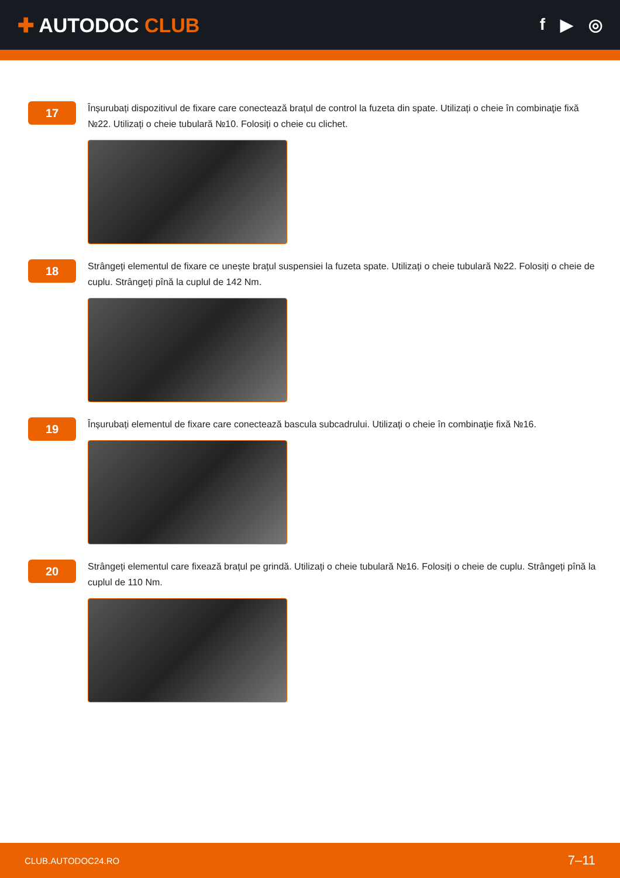✚ AUTODOC CLUB
f ▶ ◎
17
Înșurubați dispozitivul de fixare care conectează brațul de control la fuzeta din spate. Utilizați o cheie în combinaţie fixă №22. Utilizați o cheie tubulară №10. Folosiți o cheie cu clichet.
18
Strângeți elementul de fixare ce unește brațul suspensiei la fuzeta spate. Utilizați o cheie tubulară №22. Folosiți o cheie de cuplu. Strângeți pînă la cuplul de 142 Nm.
19
Înșurubați elementul de fixare care conectează bascula subcadrului. Utilizați o cheie în combinaţie fixă №16.
20
Strângeți elementul care fixează brațul pe grindă. Utilizați o cheie tubulară №16. Folosiți o cheie de cuplu. Strângeți pînă la cuplul de 110 Nm.
CLUB.AUTODOC24.RO 7–11